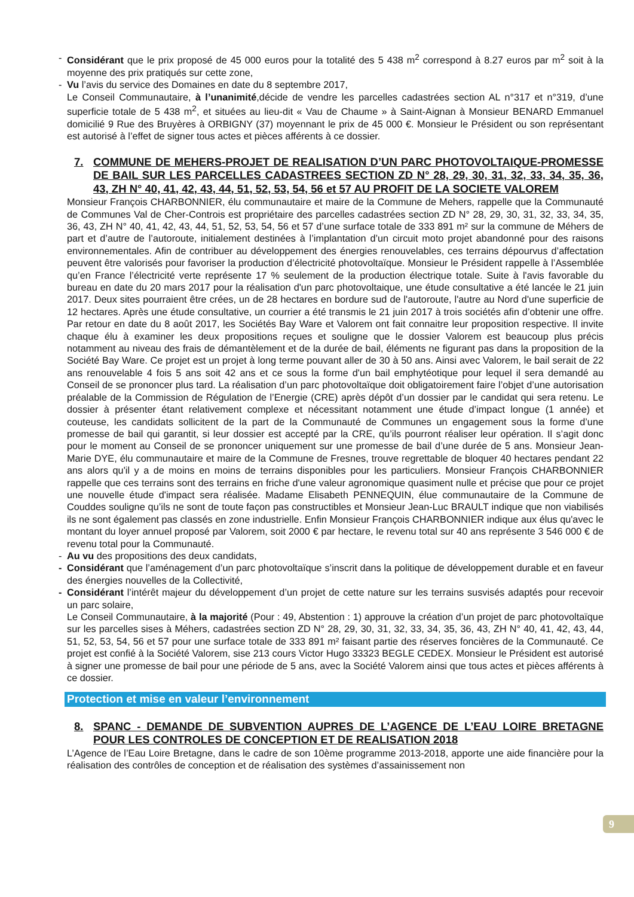- Considérant que le prix proposé de 45 000 euros pour la totalité des 5 438 m<sup>2</sup> correspond à 8.27 euros par m<sup>2</sup> soit à la moyenne des prix pratiqués sur cette zone,
- Vu l’avis du service des Domaines en date du 8 septembre 2017,
Le Conseil Communautaire, à l’unanimité,décide de vendre les parcelles cadastrées section AL n°317 et n°319, d’une superficie totale de 5 438 m<sup>2</sup>, et situées au lieu-dit « Vau de Chaume » à Saint-Aignan à Monsieur BENARD Emmanuel domicilié 9 Rue des Bruyères à ORBIGNY (37) moyennant le prix de 45 000 €. Monsieur le Président ou son représentant est autorisé à l’effet de signer tous actes et pièces afférents à ce dossier.
7. COMMUNE DE MEHERS-PROJET DE REALISATION D’UN PARC PHOTOVOLTAIQUE-PROMESSE DE BAIL SUR LES PARCELLES CADASTREES SECTION ZD N° 28, 29, 30, 31, 32, 33, 34, 35, 36, 43, ZH N° 40, 41, 42, 43, 44, 51, 52, 53, 54, 56 et 57 AU PROFIT DE LA SOCIETE VALOREM
Monsieur François CHARBONNIER, élu communautaire et maire de la Commune de Mehers, rappelle que la Communauté de Communes Val de Cher-Controis est propriétaire des parcelles cadastrées section ZD N° 28, 29, 30, 31, 32, 33, 34, 35, 36, 43, ZH N° 40, 41, 42, 43, 44, 51, 52, 53, 54, 56 et 57 d’une surface totale de 333 891 m² sur la commune de Méhers de part et d’autre de l’autoroute, initialement destinées à l’implantation d’un circuit moto projet abandonné pour des raisons environnementales. Afin de contribuer au développement des énergies renouvelables, ces terrains dépourvus d’affectation peuvent être valorisés pour favoriser la production d’électricité photovoltaïque. Monsieur le Président rappelle à l’Assemblée qu’en France l’électricité verte représente 17 % seulement de la production électrique totale. Suite à l'avis favorable du bureau en date du 20 mars 2017 pour la réalisation d'un parc photovoltaique, une étude consultative a été lancée le 21 juin 2017. Deux sites pourraient être crées, un de 28 hectares en bordure sud de l'autoroute, l'autre au Nord d'une superficie de 12 hectares. Après une étude consultative, un courrier a été transmis le 21 juin 2017 à trois sociétés afin d’obtenir une offre. Par retour en date du 8 août 2017, les Sociétés Bay Ware et Valorem ont fait connaitre leur proposition respective. Il invite chaque élu à examiner les deux propositions reçues et souligne que le dossier Valorem est beaucoup plus précis notamment au niveau des frais de démantèlement et de la durée de bail, éléments ne figurant pas dans la proposition de la Société Bay Ware. Ce projet est un projet à long terme pouvant aller de 30 à 50 ans. Ainsi avec Valorem, le bail serait de 22 ans renouvelable 4 fois 5 ans soit 42 ans et ce sous la forme d'un bail emphytéotique pour lequel il sera demandé au Conseil de se prononcer plus tard. La réalisation d’un parc photovoltaïque doit obligatoirement faire l’objet d’une autorisation préalable de la Commission de Régulation de l’Energie (CRE) après dépôt d’un dossier par le candidat qui sera retenu. Le dossier à présenter étant relativement complexe et nécessitant notamment une étude d’impact longue (1 année) et couteuse, les candidats sollicitent de la part de la Communauté de Communes un engagement sous la forme d’une promesse de bail qui garantit, si leur dossier est accepté par la CRE, qu’ils pourront réaliser leur opération. Il s’agit donc pour le moment au Conseil de se prononcer uniquement sur une promesse de bail d’une durée de 5 ans. Monsieur Jean-Marie DYE, élu communautaire et maire de la Commune de Fresnes, trouve regrettable de bloquer 40 hectares pendant 22 ans alors qu'il y a de moins en moins de terrains disponibles pour les particuliers. Monsieur François CHARBONNIER rappelle que ces terrains sont des terrains en friche d'une valeur agronomique quasiment nulle et précise que pour ce projet une nouvelle étude d'impact sera réalisée. Madame Elisabeth PENNEQUIN, élue communautaire de la Commune de Couddes souligne qu’ils ne sont de toute façon pas constructibles et Monsieur Jean-Luc BRAULT indique que non viabilisés ils ne sont également pas classés en zone industrielle. Enfin Monsieur François CHARBONNIER indique aux élus qu'avec le montant du loyer annuel proposé par Valorem, soit 2000 € par hectare, le revenu total sur 40 ans représente 3 546 000 € de revenu total pour la Communauté.
- Au vu des propositions des deux candidats,
- Considérant que l’aménagement d’un parc photovoltaïque s’inscrit dans la politique de développement durable et en faveur des énergies nouvelles de la Collectivité,
- Considérant l’intérêt majeur du développement d’un projet de cette nature sur les terrains susvisés adaptés pour recevoir un parc solaire,
Le Conseil Communautaire, à la majorité (Pour : 49, Abstention : 1) approuve la création d’un projet de parc photovoltaïque sur les parcelles sises à Méhers, cadastrées section ZD N° 28, 29, 30, 31, 32, 33, 34, 35, 36, 43, ZH N° 40, 41, 42, 43, 44, 51, 52, 53, 54, 56 et 57 pour une surface totale de 333 891 m² faisant partie des réserves foncières de la Communauté. Ce projet est confié à la Société Valorem, sise 213 cours Victor Hugo 33323 BEGLE CEDEX. Monsieur le Président est autorisé à signer une promesse de bail pour une période de 5 ans, avec la Société Valorem ainsi que tous actes et pièces afférents à ce dossier.
Protection et mise en valeur l’environnement
8. SPANC - DEMANDE DE SUBVENTION AUPRES DE L’AGENCE DE L’EAU LOIRE BRETAGNE POUR LES CONTROLES DE CONCEPTION ET DE REALISATION 2018
L’Agence de l’Eau Loire Bretagne, dans le cadre de son 10ème programme 2013-2018, apporte une aide financière pour la réalisation des contrôles de conception et de réalisation des systèmes d’assainissement non
9